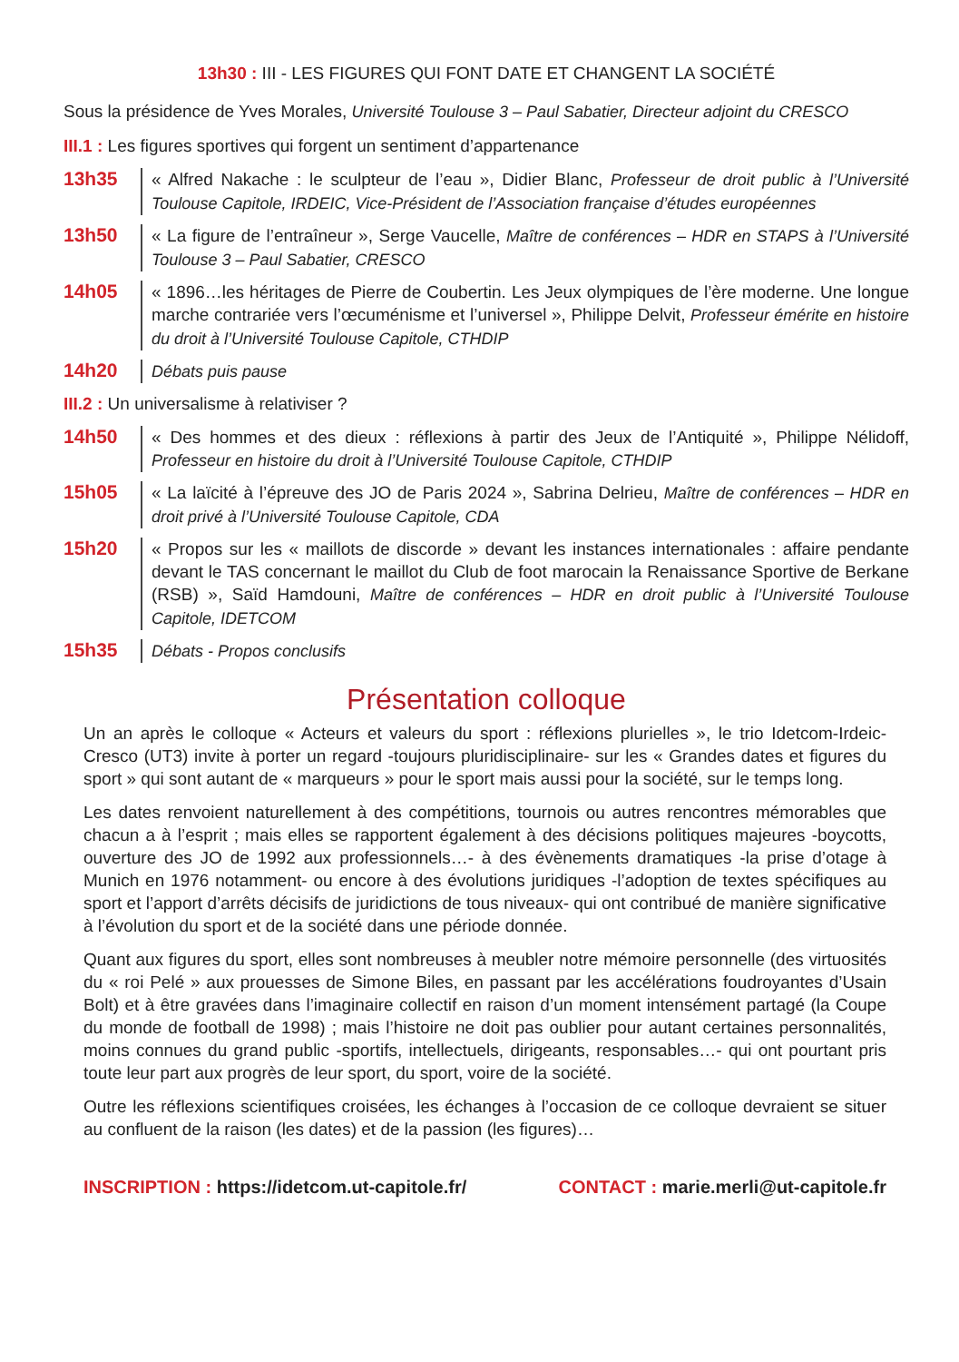13h30 : III - LES FIGURES QUI FONT DATE ET CHANGENT LA SOCIÉTÉ
Sous la présidence de Yves Morales, Université Toulouse 3 – Paul Sabatier, Directeur adjoint du CRESCO
III.1 : Les figures sportives qui forgent un sentiment d’appartenance
13h35
« Alfred Nakache : le sculpteur de l’eau », Didier Blanc, Professeur de droit public à l’Université Toulouse Capitole, IRDEIC, Vice-Président de l’Association française d’études européennes
13h50
« La figure de l’entraîneur », Serge Vaucelle, Maître de conférences – HDR en STAPS à l’Université Toulouse 3 – Paul Sabatier, CRESCO
14h05
« 1896…les héritages de Pierre de Coubertin. Les Jeux olympiques de l’ère moderne. Une longue marche contrariée vers l’œcuménisme et l’universel », Philippe Delvit, Professeur émérite en histoire du droit à l’Université Toulouse Capitole, CTHDIP
14h20
Débats puis pause
III.2 : Un universalisme à relativiser ?
14h50
« Des hommes et des dieux : réflexions à partir des Jeux de l’Antiquité », Philippe Nélidoff, Professeur en histoire du droit à l’Université Toulouse Capitole, CTHDIP
15h05
« La laïcité à l’épreuve des JO de Paris 2024 », Sabrina Delrieu, Maître de conférences – HDR en droit privé à l’Université Toulouse Capitole, CDA
15h20
« Propos sur les « maillots de discorde » devant les instances internationales : affaire pendante devant le TAS concernant le maillot du Club de foot marocain la Renaissance Sportive de Berkane (RSB) », Saïd Hamdouni, Maître de conférences – HDR en droit public à l’Université Toulouse Capitole, IDETCOM
15h35
Débats - Propos conclusifs
Présentation colloque
Un an après le colloque « Acteurs et valeurs du sport : réflexions plurielles », le trio Idetcom-Irdeic-Cresco (UT3) invite à porter un regard -toujours pluridisciplinaire- sur les « Grandes dates et figures du sport » qui sont autant de « marqueurs » pour le sport mais aussi pour la société, sur le temps long.
Les dates renvoient naturellement à des compétitions, tournois ou autres rencontres mémorables que chacun a à l’esprit ; mais elles se rapportent également à des décisions politiques majeures -boycotts, ouverture des JO de 1992 aux professionnels…- à des évènements dramatiques -la prise d’otage à Munich en 1976 notamment- ou encore à des évolutions juridiques -l’adoption de textes spécifiques au sport et l’apport d’arrêts décisifs de juridictions de tous niveaux- qui ont contribué de manière significative à l’évolution du sport et de la société dans une période donnée.
Quant aux figures du sport, elles sont nombreuses à meubler notre mémoire personnelle (des virtuosités du « roi Pelé » aux prouesses de Simone Biles, en passant par les accélérations foudroyantes d’Usain Bolt) et à être gravées dans l’imaginaire collectif en raison d’un moment intensément partagé (la Coupe du monde de football de 1998) ; mais l’histoire ne doit pas oublier pour autant certaines personnalités, moins connues du grand public -sportifs, intellectuels, dirigeants, responsables…- qui ont pourtant pris toute leur part aux progrès de leur sport, du sport, voire de la société.
Outre les réflexions scientifiques croisées, les échanges à l’occasion de ce colloque devraient se situer au confluent de la raison (les dates) et de la passion (les figures)…
INSCRIPTION : https://idetcom.ut-capitole.fr/
CONTACT : marie.merli@ut-capitole.fr